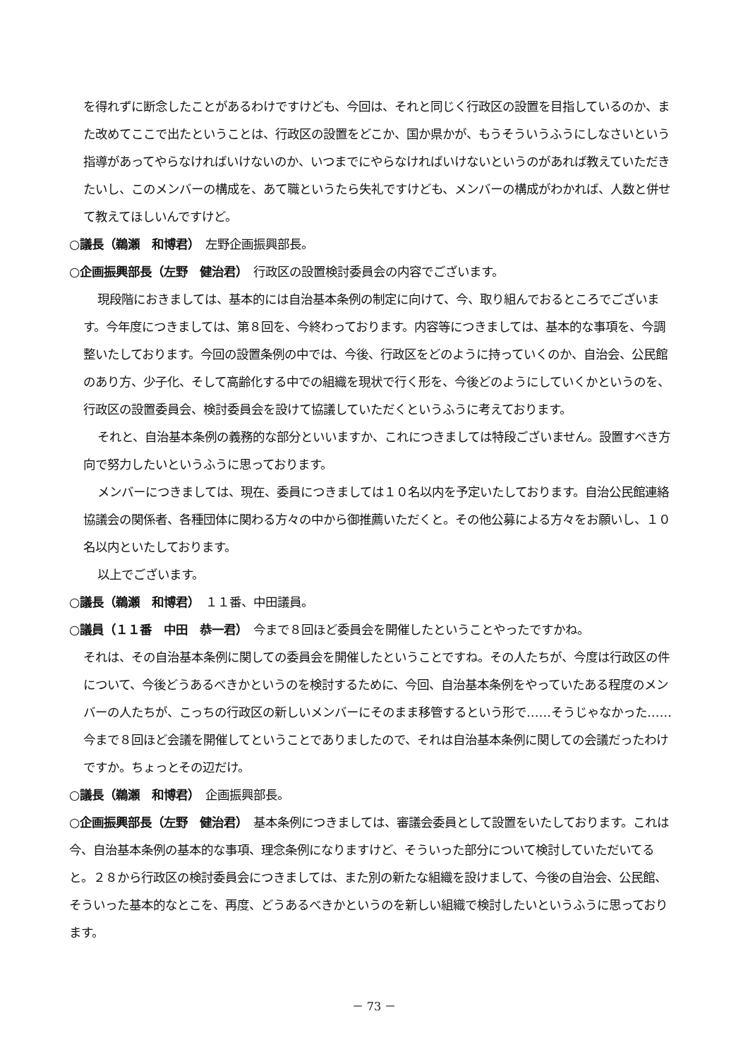を得れずに断念したことがあるわけですけども、今回は、それと同じく行政区の設置を目指しているのか、また改めてここで出たということは、行政区の設置をどこか、国か県かが、もうそういうふうにしなさいという指導があってやらなければいけないのか、いつまでにやらなければいけないというのがあれば教えていただきたいし、このメンバーの構成を、あて職というたら失礼ですけども、メンバーの構成がわかれば、人数と併せて教えてほしいんですけど。
○議長（鵜瀬　和博君）　左野企画振興部長。
○企画振興部長（左野　健治君）　行政区の設置検討委員会の内容でございます。
現段階におきましては、基本的には自治基本条例の制定に向けて、今、取り組んでおるところでございます。今年度につきましては、第８回を、今終わっております。内容等につきましては、基本的な事項を、今調整いたしております。今回の設置条例の中では、今後、行政区をどのように持っていくのか、自治会、公民館のあり方、少子化、そして高齢化する中での組織を現状で行く形を、今後どのようにしていくかというのを、行政区の設置委員会、検討委員会を設けて協議していただくというふうに考えております。
それと、自治基本条例の義務的な部分といいますか、これにつきましては特段ございません。設置すべき方向で努力したいというふうに思っております。
メンバーにつきましては、現在、委員につきましては１０名以内を予定いたしております。自治公民館連絡協議会の関係者、各種団体に関わる方々の中から御推薦いただくと。その他公募による方々をお願いし、１０名以内といたしております。
以上でございます。
○議長（鵜瀬　和博君）　１１番、中田議員。
○議員（１１番　中田　恭一君）　今まで８回ほど委員会を開催したということやったですかね。
それは、その自治基本条例に関しての委員会を開催したということですね。その人たちが、今度は行政区の件について、今後どうあるべきかというのを検討するために、今回、自治基本条例をやっていたある程度のメンバーの人たちが、こっちの行政区の新しいメンバーにそのまま移管するという形で……そうじゃなかった……今まで８回ほど会議を開催してということでありましたので、それは自治基本条例に関しての会議だったわけですか。ちょっとその辺だけ。
○議長（鵜瀬　和博君）　企画振興部長。
○企画振興部長（左野　健治君）　基本条例につきましては、審議会委員として設置をいたしております。これは今、自治基本条例の基本的な事項、理念条例になりますけど、そういった部分について検討していただいてると。２８から行政区の検討委員会につきましては、また別の新たな組織を設けまして、今後の自治会、公民館、そういった基本的なとこを、再度、どうあるべきかというのを新しい組織で検討したいというふうに思っております。
－ 73 －